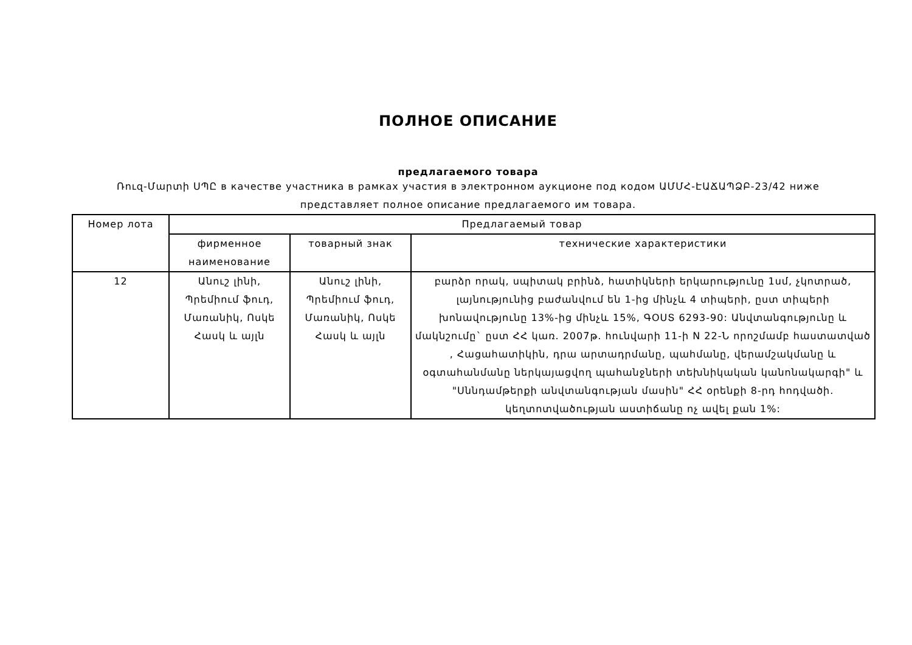ПОЛНОЕ ОПИСАНИЕ
предлагаемого товара
Ռուզ-Մարտի ՍՊԸ в качестве участника в рамках участия в электронном аукционе под кодом ԱՄՄՀ-ԷԱՃԱՊՁԲ-23/42 ниже представляет полное описание предлагаемого им товара.
| Номер лота | Предлагаемый товар | | |
| --- | --- | --- | --- |
| | фирменное наименование | товарный знак | технические характеристики |
| 12 | Անուշ լինի, Պրեմիում ֆուդ, Մառանիկ, Ոսկե Հասկ և այլն | Անուշ լինի, Պրեմիում ֆուդ, Մառանիկ, Ոսկե Հասկ և այլն | բարձր որակ, սպիտակ բրինձ, հատիկների երկարությունը 1սմ, չկոտրած, լայնությունից բաժանվում են 1-ից մինչև 4 տիպերի, ըստ տիպերի խոնավությունը 13%-ից մինչև 15%, ԳՕՍՏ 6293-90: Անվտանգությունը և մակնշումը` ըստ ՀՀ կառ. 2007թ. հունվարի 11-ի N 22-Ն որոշմամբ հաստատված , Հացահատիկին, դրա արտադրմանը, պահմանը, վերամշակմանը և օգտահանմանը ներկայացվող պահանջների տեխնիկական կանոնակարգի" և "Սննդամթերքի անվտանգության մասին" ՀՀ օրենքի 8-րդ հոդվածի. կեղտոտվածության աստիճանը ոչ ավել քան 1%: |